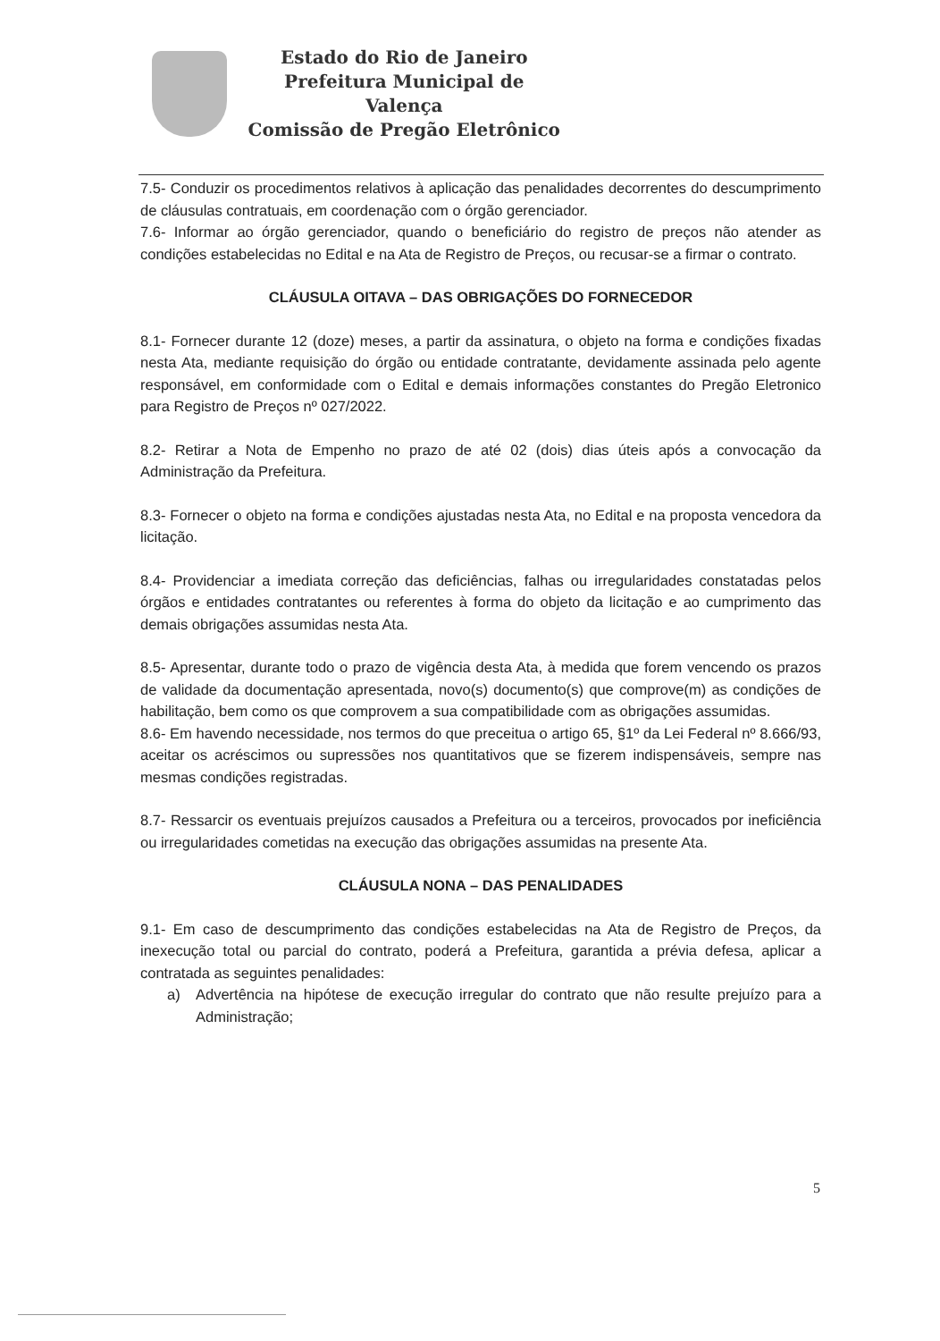Estado do Rio de Janeiro
Prefeitura Municipal de Valença
Comissão de Pregão Eletrônico
7.5- Conduzir os procedimentos relativos à aplicação das penalidades decorrentes do descumprimento de cláusulas contratuais, em coordenação com o órgão gerenciador.
7.6- Informar ao órgão gerenciador, quando o beneficiário do registro de preços não atender as condições estabelecidas no Edital e na Ata de Registro de Preços, ou recusar-se a firmar o contrato.
CLÁUSULA OITAVA – DAS OBRIGAÇÕES DO FORNECEDOR
8.1- Fornecer durante 12 (doze) meses, a partir da assinatura, o objeto na forma e condições fixadas nesta Ata, mediante requisição do órgão ou entidade contratante, devidamente assinada pelo agente responsável, em conformidade com o Edital e demais informações constantes do Pregão Eletronico para Registro de Preços nº 027/2022.
8.2- Retirar a Nota de Empenho no prazo de até 02 (dois) dias úteis após a convocação da Administração da Prefeitura.
8.3- Fornecer o objeto na forma e condições ajustadas nesta Ata, no Edital e na proposta vencedora da licitação.
8.4- Providenciar a imediata correção das deficiências, falhas ou irregularidades constatadas pelos órgãos e entidades contratantes ou referentes à forma do objeto da licitação e ao cumprimento das demais obrigações assumidas nesta Ata.
8.5- Apresentar, durante todo o prazo de vigência desta Ata, à medida que forem vencendo os prazos de validade da documentação apresentada, novo(s) documento(s) que comprove(m) as condições de habilitação, bem como os que comprovem a sua compatibilidade com as obrigações assumidas.
8.6- Em havendo necessidade, nos termos do que preceitua o artigo 65, §1º da Lei Federal nº 8.666/93, aceitar os acréscimos ou supressões nos quantitativos que se fizerem indispensáveis, sempre nas mesmas condições registradas.
8.7- Ressarcir os eventuais prejuízos causados a Prefeitura ou a terceiros, provocados por ineficiência ou irregularidades cometidas na execução das obrigações assumidas na presente Ata.
CLÁUSULA NONA – DAS PENALIDADES
9.1- Em caso de descumprimento das condições estabelecidas na Ata de Registro de Preços, da inexecução total ou parcial do contrato, poderá a Prefeitura, garantida a prévia defesa, aplicar a contratada as seguintes penalidades:
a) Advertência na hipótese de execução irregular do contrato que não resulte prejuízo para a Administração;
5